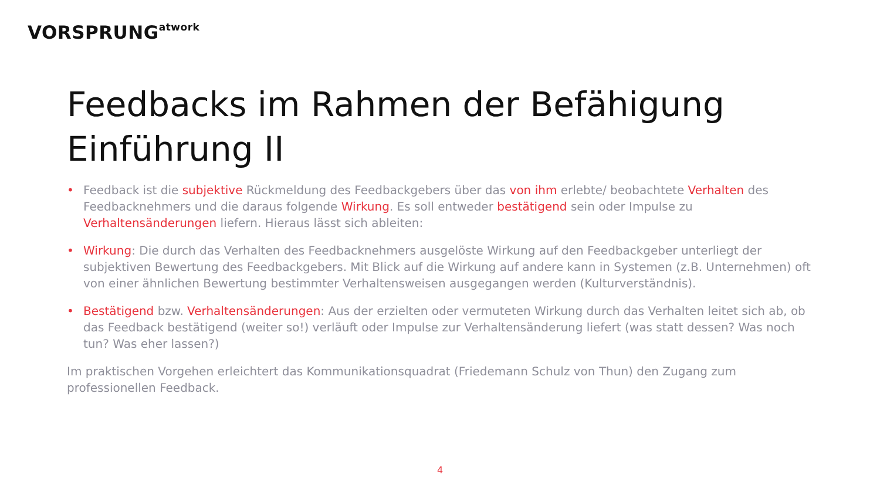VORSPRUNG<sup>atwork</sup>
Feedbacks im Rahmen der Befähigung
Einführung II
• Feedback ist die subjektive Rückmeldung des Feedbackgebers über das von ihm erlebte/ beobachtete Verhalten des Feedbacknehmers und die daraus folgende Wirkung. Es soll entweder bestätigend sein oder Impulse zu Verhaltensänderungen liefern. Hieraus lässt sich ableiten:
• Wirkung: Die durch das Verhalten des Feedbacknehmers ausgelöste Wirkung auf den Feedbackgeber unterliegt der subjektiven Bewertung des Feedbackgebers. Mit Blick auf die Wirkung auf andere kann in Systemen (z.B. Unternehmen) oft von einer ähnlichen Bewertung bestimmter Verhaltensweisen ausgegangen werden (Kulturverständnis).
• Bestätigend bzw. Verhaltensänderungen: Aus der erzielten oder vermuteten Wirkung durch das Verhalten leitet sich ab, ob das Feedback bestätigend (weiter so!) verläuft oder Impulse zur Verhaltensänderung liefert (was statt dessen? Was noch tun? Was eher lassen?)
Im praktischen Vorgehen erleichtert das Kommunikationsquadrat (Friedemann Schulz von Thun) den Zugang zum professionellen Feedback.
4